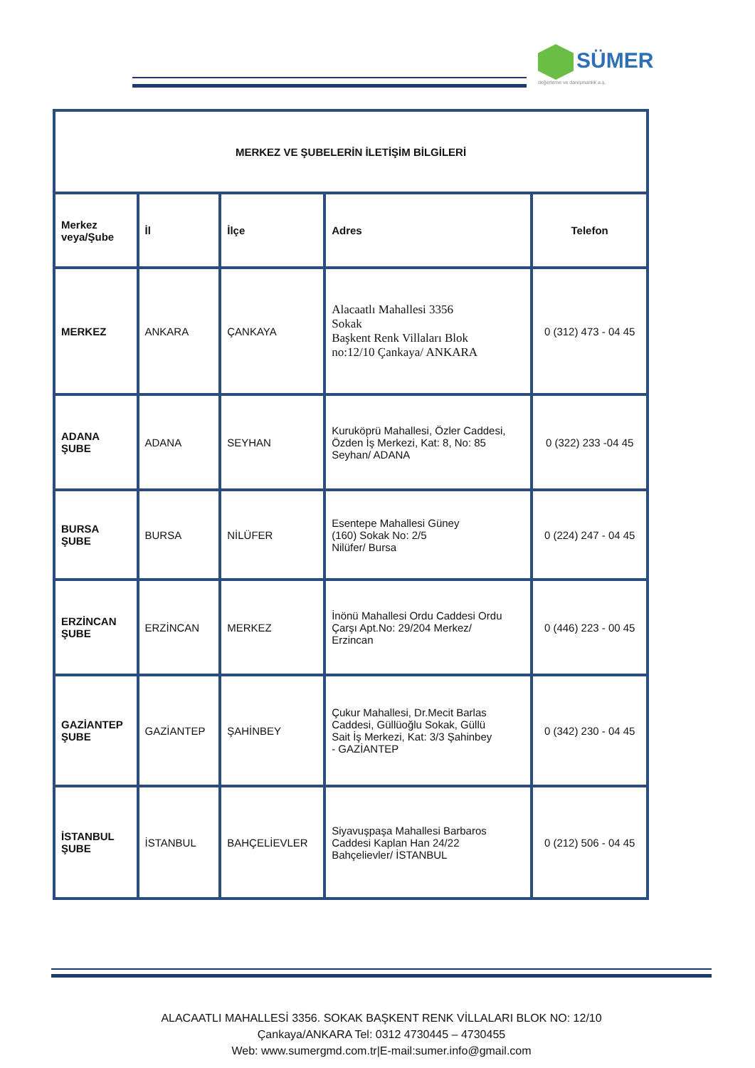SÜMER
değerleme ve danışmanlık a.ş.
| MERKEZ VE ŞUBELERİN İLETİŞİM BİLGİLERİ | | | | |
| --- | --- | --- | --- | --- |
| Merkez veya/Şube | İl | İlçe | Adres | Telefon |
| MERKEZ | ANKARA | ÇANKAYA | Alacaatlı Mahallesi 3356 Sokak Başkent Renk Villaları Blok no:12/10 Çankaya/ ANKARA | 0 (312) 473 - 04 45 |
| ADANA ŞUBE | ADANA | SEYHAN | Kuruköprü Mahallesi, Özler Caddesi, Özden İş Merkezi, Kat: 8, No: 85 Seyhan/ ADANA | 0 (322) 233 -04 45 |
| BURSA ŞUBE | BURSA | NİLÜFER | Esentepe Mahallesi Güney (160) Sokak No: 2/5 Nilüfer/ Bursa | 0 (224) 247 - 04 45 |
| ERZİNCAN ŞUBE | ERZİNCAN | MERKEZ | İnönü Mahallesi Ordu Caddesi Ordu Çarşı Apt.No: 29/204 Merkez/ Erzincan | 0 (446) 223 - 00 45 |
| GAZİANTEP ŞUBE | GAZİANTEP | ŞAHİNBEY | Çukur Mahallesi, Dr.Mecit Barlas Caddesi, Güllüoğlu Sokak, Güllü Sait İş Merkezi, Kat: 3/3 Şahinbey - GAZİANTEP | 0 (342) 230 - 04 45 |
| İSTANBUL ŞUBE | İSTANBUL | BAHÇELİEVLER | Siyavuşpaşa Mahallesi Barbaros Caddesi Kaplan Han 24/22 Bahçelievler/ İSTANBUL | 0 (212) 506 - 04 45 |
ALACAATLI MAHALLESİ 3356. SOKAK BAŞKENT RENK VİLLALARI BLOK NO: 12/10
Çankaya/ANKARA Tel: 0312 4730445 – 4730455
Web: www.sumergmd.com.tr|E-mail:sumer.info@gmail.com